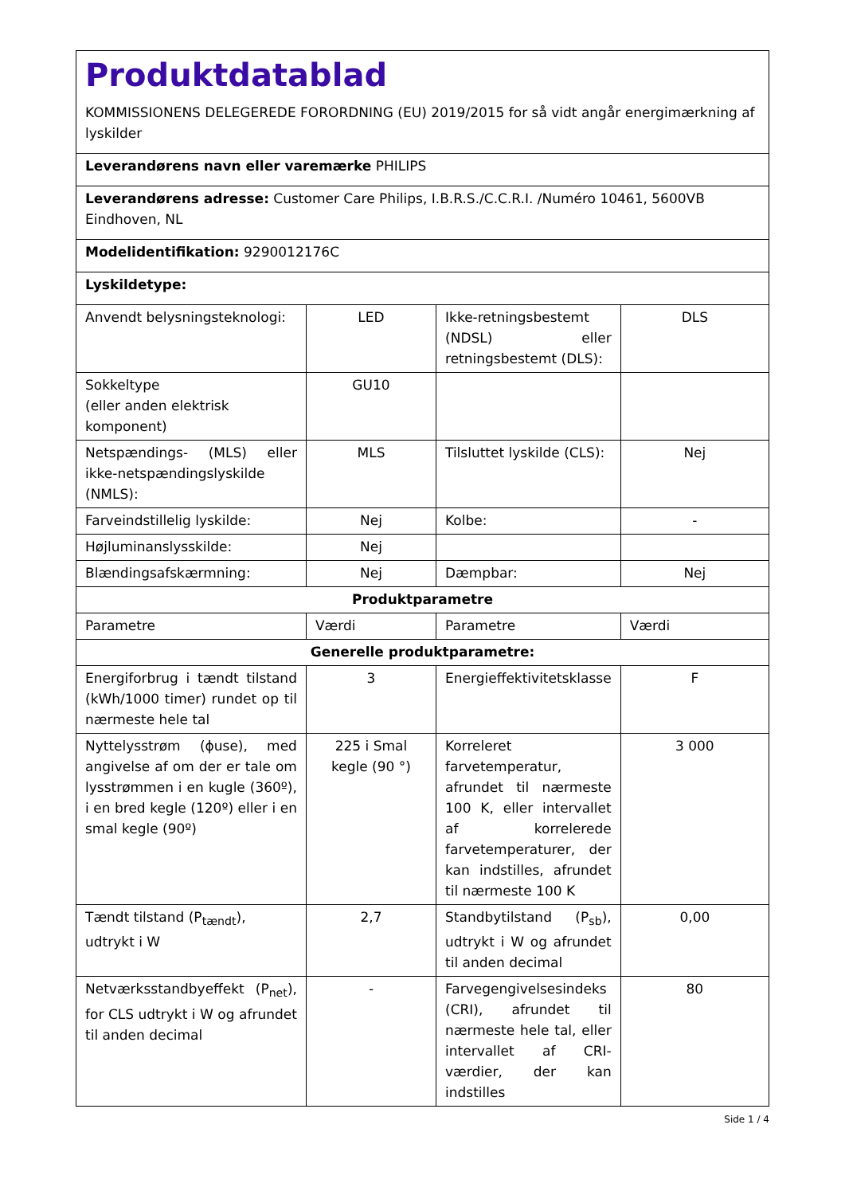| Produktdatablad KOMMISSIONENS DELEGEREDE FORORDNING (EU) 2019/2015 for så vidt angår energimærkning af lyskilder | | | |
| Leverandørens navn eller varemærke PHILIPS | | | |
| Leverandørens adresse: Customer Care Philips, I.B.R.S./C.C.R.I. /Numéro 10461, 5600VB Eindhoven, NL | | | |
| Modelidentifikation: 9290012176C | | | |
| Lyskildetype: | | | |
| Anvendt belysningsteknologi: | LED | Ikke-retningsbestemt (NDSL) eller retningsbestemt (DLS): | DLS |
| Sokkeltype (eller anden elektrisk komponent) | GU10 | | |
| Netspændings- (MLS) eller ikke-netspændingslyskilde (NMLS): | MLS | Tilsluttet lyskilde (CLS): | Nej |
| Farveindstillelig lyskilde: | Nej | Kolbe: | - |
| Højluminanslysskilde: | Nej | | |
| Blændingsafskærmning: | Nej | Dæmpbar: | Nej |
| Produktparametre | | | |
| Parametre | Værdi | Parametre | Værdi |
| Generelle produktparametre: | | | |
| Energiforbrug i tændt tilstand (kWh/1000 timer) rundet op til nærmeste hele tal | 3 | Energieffektivitetsklasse | F |
| Nyttelysstrøm (ɸuse), med angivelse af om der er tale om lysstrømmen i en kugle (360º), i en bred kegle (120º) eller i en smal kegle (90º) | 225 i Smal kegle (90 °) | Korreleret farvetemperatur, afrundet til nærmeste 100 K, eller intervallet af korrelerede farvetemperaturer, der kan indstilles, afrundet til nærmeste 100 K | 3 000 |
| Tændt tilstand (P<sub>tændt</sub>), udtrykt i W | 2,7 | Standbytilstand (P<sub>sb</sub>), udtrykt i W og afrundet til anden decimal | 0,00 |
| Netværksstandbyeffekt (P<sub>net</sub>), for CLS udtrykt i W og afrundet til anden decimal | - | Farvegengivelsesindeks (CRI), afrundet til nærmeste hele tal, eller intervallet af CRI-værdier, der kan indstilles | 80 |
Side 1 / 4